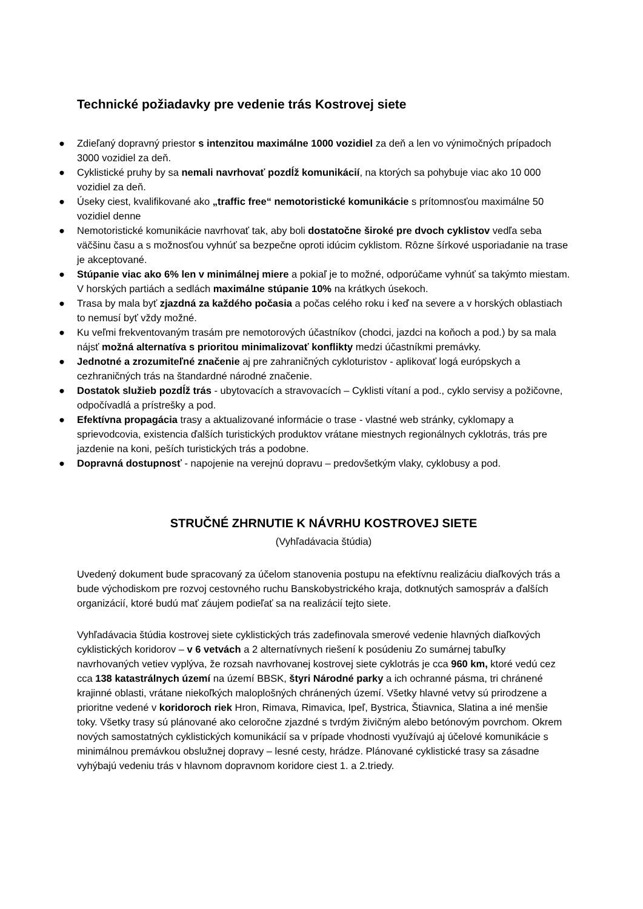Technické požiadavky pre vedenie trás Kostrovej siete
● Zdieľaný dopravný priestor s intenzitou maximálne 1000 vozidiel za deň a len vo výnimočných prípadoch 3000 vozidiel za deň.
● Cyklistické pruhy by sa nemali navrhovať pozdĺž komunikácií, na ktorých sa pohybuje viac ako 10 000 vozidiel za deň.
● Úseky ciest, kvalifikované ako „traffic free“ nemotoristické komunikácie s prítomnosťou maximálne 50 vozidiel denne
● Nemotoristické komunikácie navrhovať tak, aby boli dostatočne široké pre dvoch cyklistov vedľa seba väčšinu času a s možnosťou vyhnúť sa bezpečne oproti idúcim cyklistom. Rôzne šírkové usporiadanie na trase je akceptované.
● Stúpanie viac ako 6% len v minimálnej miere a pokiaľ je to možné, odporúčame vyhnúť sa takýmto miestam. V horských partiách a sedlách maximálne stúpanie 10% na krátkych úsekoch.
● Trasa by mala byť zjazdná za každého počasia a počas celého roku i keď na severe a v horských oblastiach to nemusí byť vždy možné.
● Ku veľmi frekventovaným trasám pre nemotorových účastníkov (chodci, jazdci na koňoch a pod.) by sa mala nájsť možná alternatíva s prioritou minimalizovať konflikty medzi účastníkmi premávky.
● Jednotné a zrozumiteľné značenie aj pre zahraničných cykloturistov - aplikovať logá európskych a cezhraničných trás na štandardné národné značenie.
● Dostatok služieb pozdĺž trás - ubytovacích a stravovacích – Cyklisti vítaní a pod., cyklo servisy a požičovne, odpočívadlá a prístrešky a pod.
● Efektívna propagácia trasy a aktualizované informácie o trase - vlastné web stránky, cyklomapy a sprievodcovia, existencia ďalších turistických produktov vrátane miestnych regionálnych cyklotrás, trás pre jazdenie na koni, peších turistických trás a podobne.
● Dopravná dostupnosť - napojenie na verejnú dopravu – predovšetkým vlaky, cyklobusy a pod.
STRUČNÉ ZHRNUTIE K NÁVRHU KOSTROVEJ SIETE
(Vyhľadávacia štúdia)
Uvedený dokument bude spracovaný za účelom stanovenia postupu na efektívnu realizáciu diaľkových trás a bude východiskom pre rozvoj cestovného ruchu Banskobystrického kraja, dotknutých samospráv a ďalších organizácií, ktoré budú mať záujem podieľať sa na realizácií tejto siete.
Vyhľadávacia štúdia kostrovej siete cyklistických trás zadefinovala smerové vedenie hlavných diaľkových cyklistických koridorov – v 6 vetvách a 2 alternatívnych riešení k posúdeniu Zo sumárnej tabuľky navrhovaných vetiev vyplýva, že rozsah navrhovanej kostrovej siete cyklotrás je cca 960 km, ktoré vedú cez cca 138 katastrálnych území na území BBSK, štyri Národné parky a ich ochranné pásma, tri chránené krajinné oblasti, vrátane niekoľkých maloplošných chránených území. Všetky hlavné vetvy sú prirodzene a prioritne vedené v koridoroch riek Hron, Rimava, Rimavica, Ipeľ, Bystrica, Štiavnica, Slatina a iné menšie toky. Všetky trasy sú plánované ako celoročne zjazdné s tvrdým živičným alebo betónovým povrchom. Okrem nových samostatných cyklistických komunikácií sa v prípade vhodnosti využívajú aj účelové komunikácie s minimálnou premávkou obslužnej dopravy – lesné cesty, hrádze. Plánované cyklistické trasy sa zásadne vyhýbajú vedeniu trás v hlavnom dopravnom koridore ciest 1. a 2.triedy.